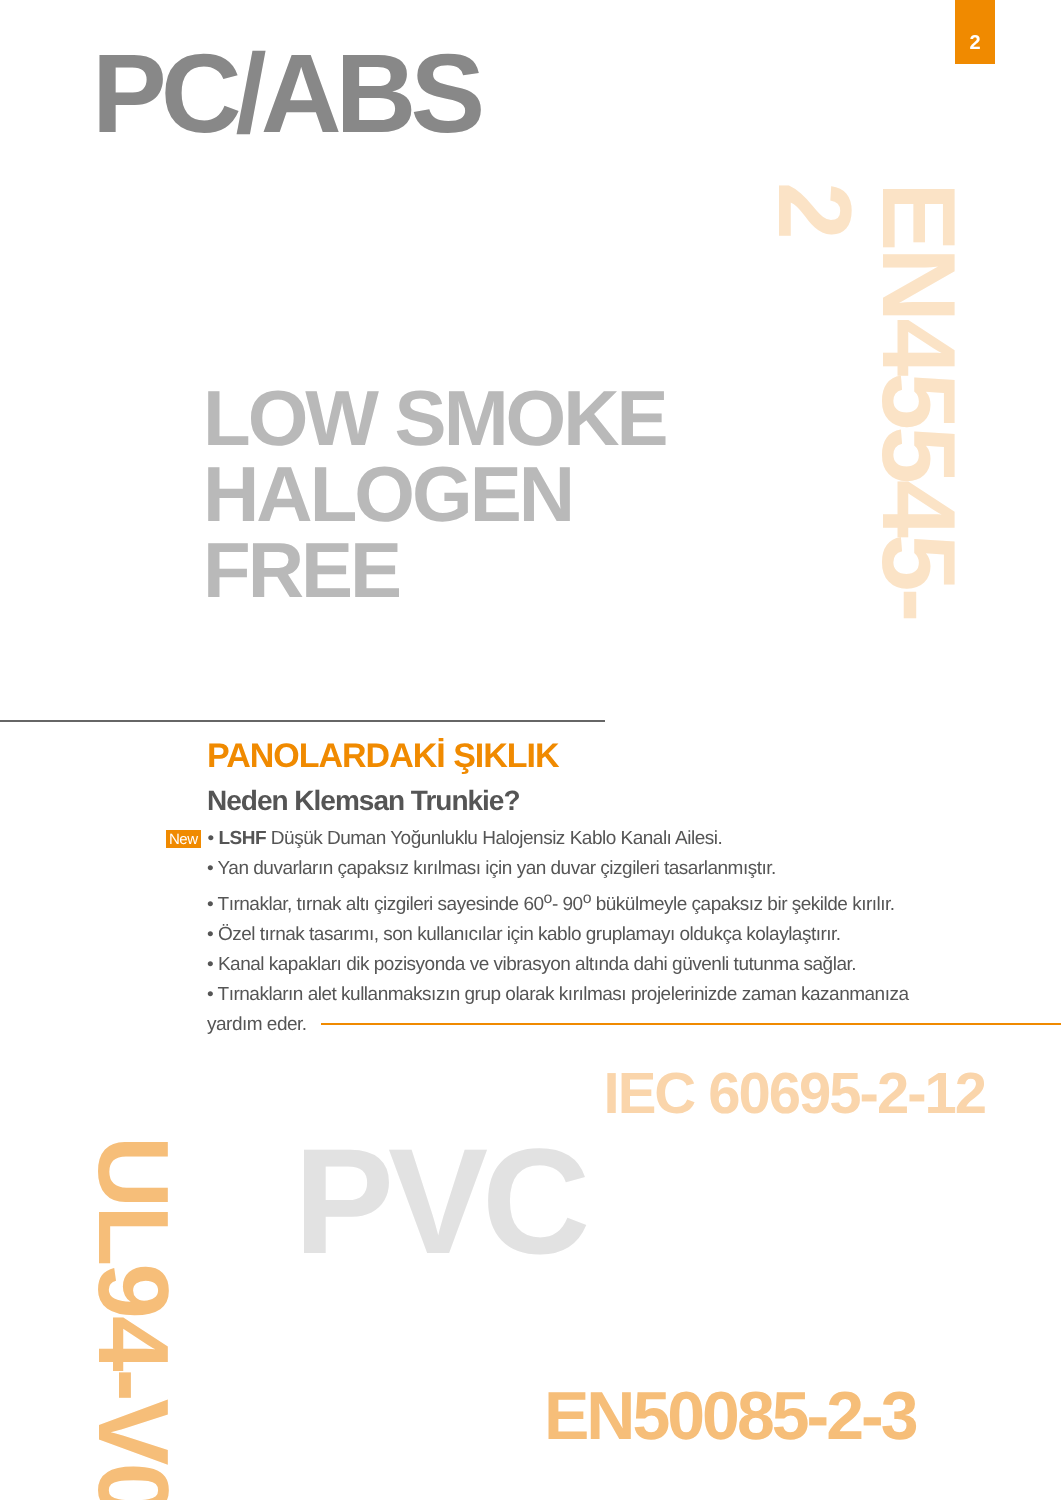2
PC/ABS
LOW SMOKE
HALOGEN FREE
EN45545-2
PANOLARDAKİ ŞIKLIK
Neden Klemsan Trunkie?
New • LSHF Düşük Duman Yoğunluklu Halojensiz Kablo Kanalı Ailesi.
• Yan duvarların çapaksız kırılması için yan duvar çizgileri tasarlanmıştır.
• Tırnaklar, tırnak altı çizgileri sayesinde 60<sup>o</sup>- 90<sup>o</sup> bükülmeyle çapaksız bir şekilde kırılır.
• Özel tırnak tasarımı, son kullanıcılar için kablo gruplamayı oldukça kolaylaştırır.
• Kanal kapakları dik pozisyonda ve vibrasyon altında dahi güvenli tutunma sağlar.
• Tırnakların alet kullanmaksızın grup olarak kırılması projelerinizde zaman kazanmanıza
yardım eder.
IEC 60695-2-12
UL94-V0
PVC
EN50085-2-3